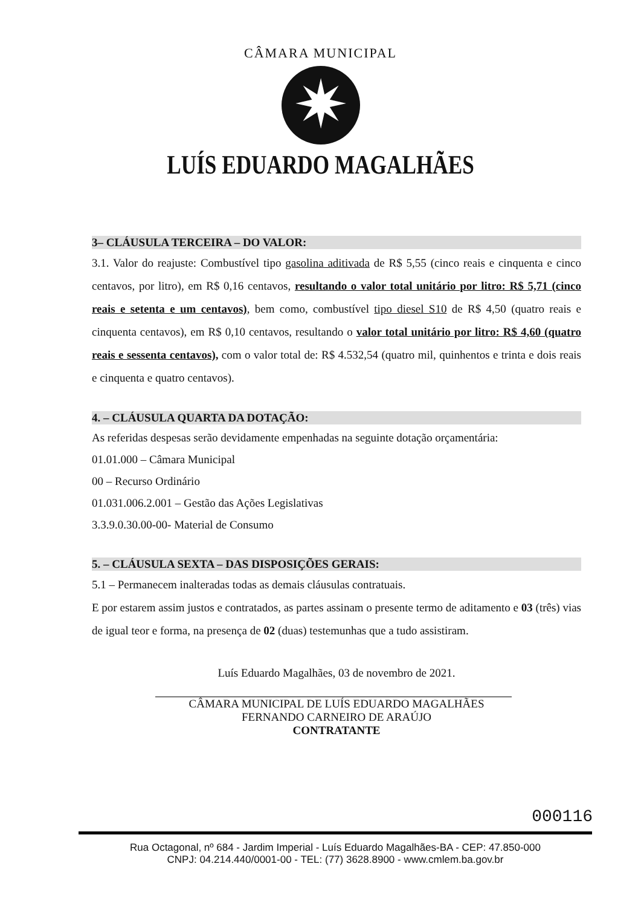CÂMARA MUNICIPAL
✷
LUÍS EDUARDO MAGALHÃES
3– CLÁUSULA TERCEIRA – DO VALOR:
3.1. Valor do reajuste: Combustível tipo gasolina aditivada de R$ 5,55 (cinco reais e cinquenta e cinco centavos, por litro), em R$ 0,16 centavos, resultando o valor total unitário por litro: R$ 5,71 (cinco reais e setenta e um centavos), bem como, combustível tipo diesel S10 de R$ 4,50 (quatro reais e cinquenta centavos), em R$ 0,10 centavos, resultando o valor total unitário por litro: R$ 4,60 (quatro reais e sessenta centavos), com o valor total de: R$ 4.532,54 (quatro mil, quinhentos e trinta e dois reais e cinquenta e quatro centavos).
4. – CLÁUSULA QUARTA DA DOTAÇÃO:
As referidas despesas serão devidamente empenhadas na seguinte dotação orçamentária:
01.01.000 – Câmara Municipal
00 – Recurso Ordinário
01.031.006.2.001 – Gestão das Ações Legislativas
3.3.9.0.30.00-00- Material de Consumo
5. – CLÁUSULA SEXTA – DAS DISPOSIÇÕES GERAIS:
5.1 – Permanecem inalteradas todas as demais cláusulas contratuais.
E por estarem assim justos e contratados, as partes assinam o presente termo de aditamento e 03 (três) vias de igual teor e forma, na presença de 02 (duas) testemunhas que a tudo assistiram.
Luís Eduardo Magalhães, 03 de novembro de 2021.
CÂMARA MUNICIPAL DE LUÍS EDUARDO MAGALHÃES
FERNANDO CARNEIRO DE ARAÚJO
CONTRATANTE
000116
Rua Octagonal, nº 684 - Jardim Imperial - Luís Eduardo Magalhães-BA - CEP: 47.850-000
CNPJ: 04.214.440/0001-00 - TEL: (77) 3628.8900 - www.cmlem.ba.gov.br